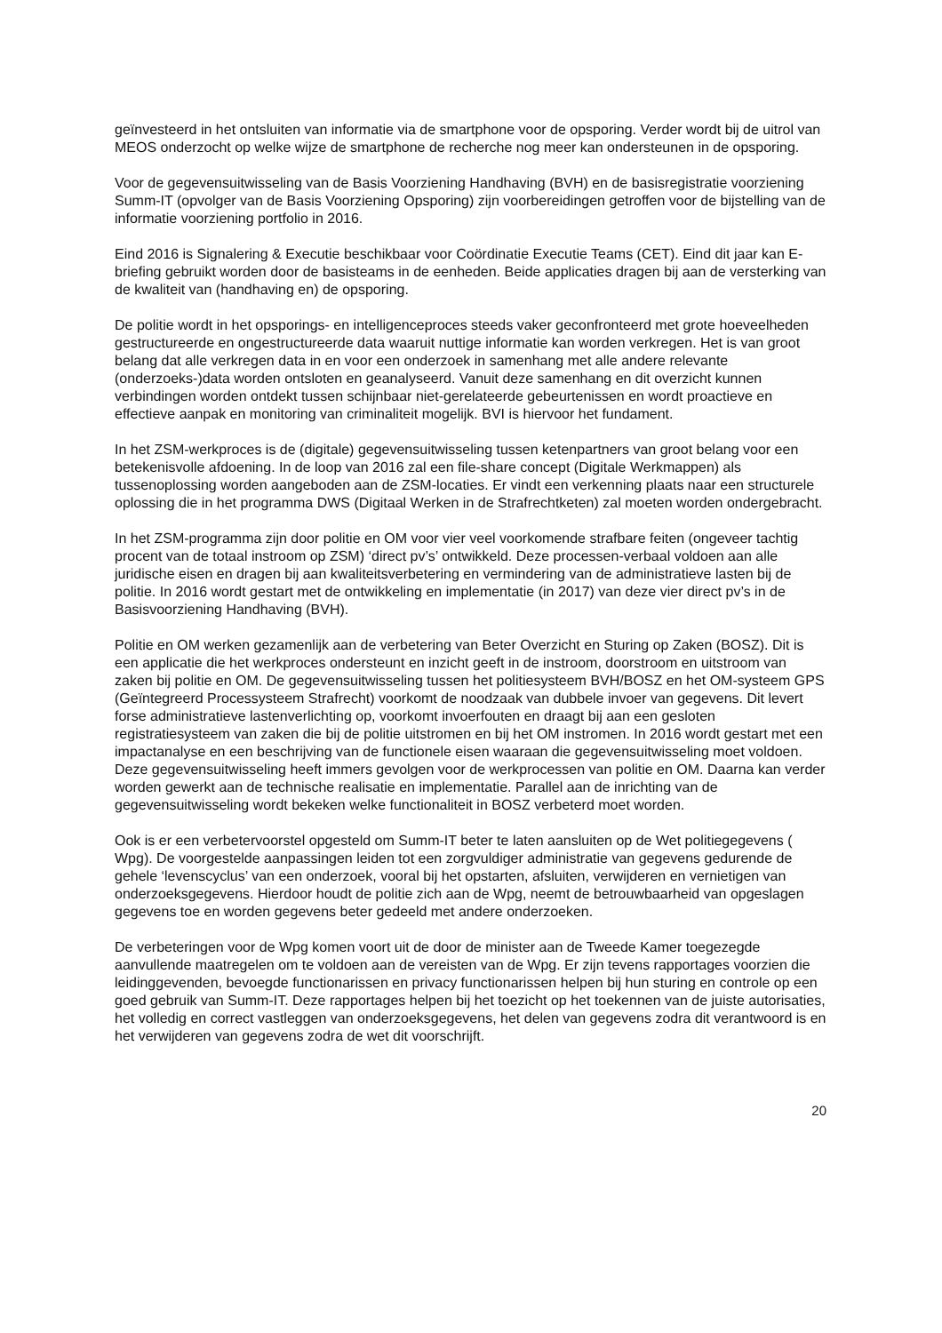geïnvesteerd in het ontsluiten van informatie via de smartphone voor de opsporing. Verder wordt bij de uitrol van MEOS onderzocht op welke wijze de smartphone de recherche nog meer kan ondersteunen in de opsporing.
Voor de gegevensuitwisseling van de Basis Voorziening Handhaving (BVH) en de basisregistratie voorziening Summ-IT (opvolger van de Basis Voorziening Opsporing) zijn voorbereidingen getroffen voor de bijstelling van de informatie voorziening portfolio in 2016.
Eind 2016 is Signalering & Executie beschikbaar voor Coördinatie Executie Teams (CET). Eind dit jaar kan E-briefing gebruikt worden door de basisteams in de eenheden. Beide applicaties dragen bij aan de versterking van de kwaliteit van (handhaving en) de opsporing.
De politie wordt in het opsporings- en intelligenceproces steeds vaker geconfronteerd met grote hoeveelheden gestructureerde en ongestructureerde data waaruit nuttige informatie kan worden verkregen. Het is van groot belang dat alle verkregen data in en voor een onderzoek in samenhang met alle andere relevante (onderzoeks-)data worden ontsloten en geanalyseerd. Vanuit deze samenhang en dit overzicht kunnen verbindingen worden ontdekt tussen schijnbaar niet-gerelateerde gebeurtenissen en wordt proactieve en effectieve aanpak en monitoring van criminaliteit mogelijk. BVI is hiervoor het fundament.
In het ZSM-werkproces is de (digitale) gegevensuitwisseling tussen ketenpartners van groot belang voor een betekenisvolle afdoening. In de loop van 2016 zal een file-share concept (Digitale Werkmappen) als tussenoplossing worden aangeboden aan de ZSM-locaties. Er vindt een verkenning plaats naar een structurele oplossing die in het programma DWS (Digitaal Werken in de Strafrechtketen) zal moeten worden ondergebracht.
In het ZSM-programma zijn door politie en OM voor vier veel voorkomende strafbare feiten (ongeveer tachtig procent van de totaal instroom op ZSM) ‘direct pv’s’ ontwikkeld. Deze processen-verbaal voldoen aan alle juridische eisen en dragen bij aan kwaliteitsverbetering en vermindering van de administratieve lasten bij de politie. In 2016 wordt gestart met de ontwikkeling en implementatie (in 2017) van deze vier direct pv’s in de Basisvoorziening Handhaving (BVH).
Politie en OM werken gezamenlijk aan de verbetering van Beter Overzicht en Sturing op Zaken (BOSZ). Dit is een applicatie die het werkproces ondersteunt en inzicht geeft in de instroom, doorstroom en uitstroom van zaken bij politie en OM. De gegevensuitwisseling tussen het politiesysteem BVH/BOSZ en het OM-systeem GPS (Geïntegreerd Processysteem Strafrecht) voorkomt de noodzaak van dubbele invoer van gegevens. Dit levert forse administratieve lastenverlichting op, voorkomt invoerfouten en draagt bij aan een gesloten registratiesysteem van zaken die bij de politie uitstromen en bij het OM instromen. In 2016 wordt gestart met een impactanalyse en een beschrijving van de functionele eisen waaraan die gegevensuitwisseling moet voldoen. Deze gegevensuitwisseling heeft immers gevolgen voor de werkprocessen van politie en OM. Daarna kan verder worden gewerkt aan de technische realisatie en implementatie. Parallel aan de inrichting van de gegevensuitwisseling wordt bekeken welke functionaliteit in BOSZ verbeterd moet worden.
Ook is er een verbetervoorstel opgesteld om Summ-IT beter te laten aansluiten op de Wet politiegegevens ( Wpg). De voorgestelde aanpassingen leiden tot een zorgvuldiger administratie van gegevens gedurende de gehele ‘levenscyclus’ van een onderzoek, vooral bij het opstarten, afsluiten, verwijderen en vernietigen van onderzoeksgegevens. Hierdoor houdt de politie zich aan de Wpg, neemt de betrouwbaarheid van opgeslagen gegevens toe en worden gegevens beter gedeeld met andere onderzoeken.
De verbeteringen voor de Wpg komen voort uit de door de minister aan de Tweede Kamer toegezegde aanvullende maatregelen om te voldoen aan de vereisten van de Wpg. Er zijn tevens rapportages voorzien die leidinggevenden, bevoegde functionarissen en privacy functionarissen helpen bij hun sturing en controle op een goed gebruik van Summ-IT. Deze rapportages helpen bij het toezicht op het toekennen van de juiste autorisaties, het volledig en correct vastleggen van onderzoeksgegevens, het delen van gegevens zodra dit verantwoord is en het verwijderen van gegevens zodra de wet dit voorschrijft.
20